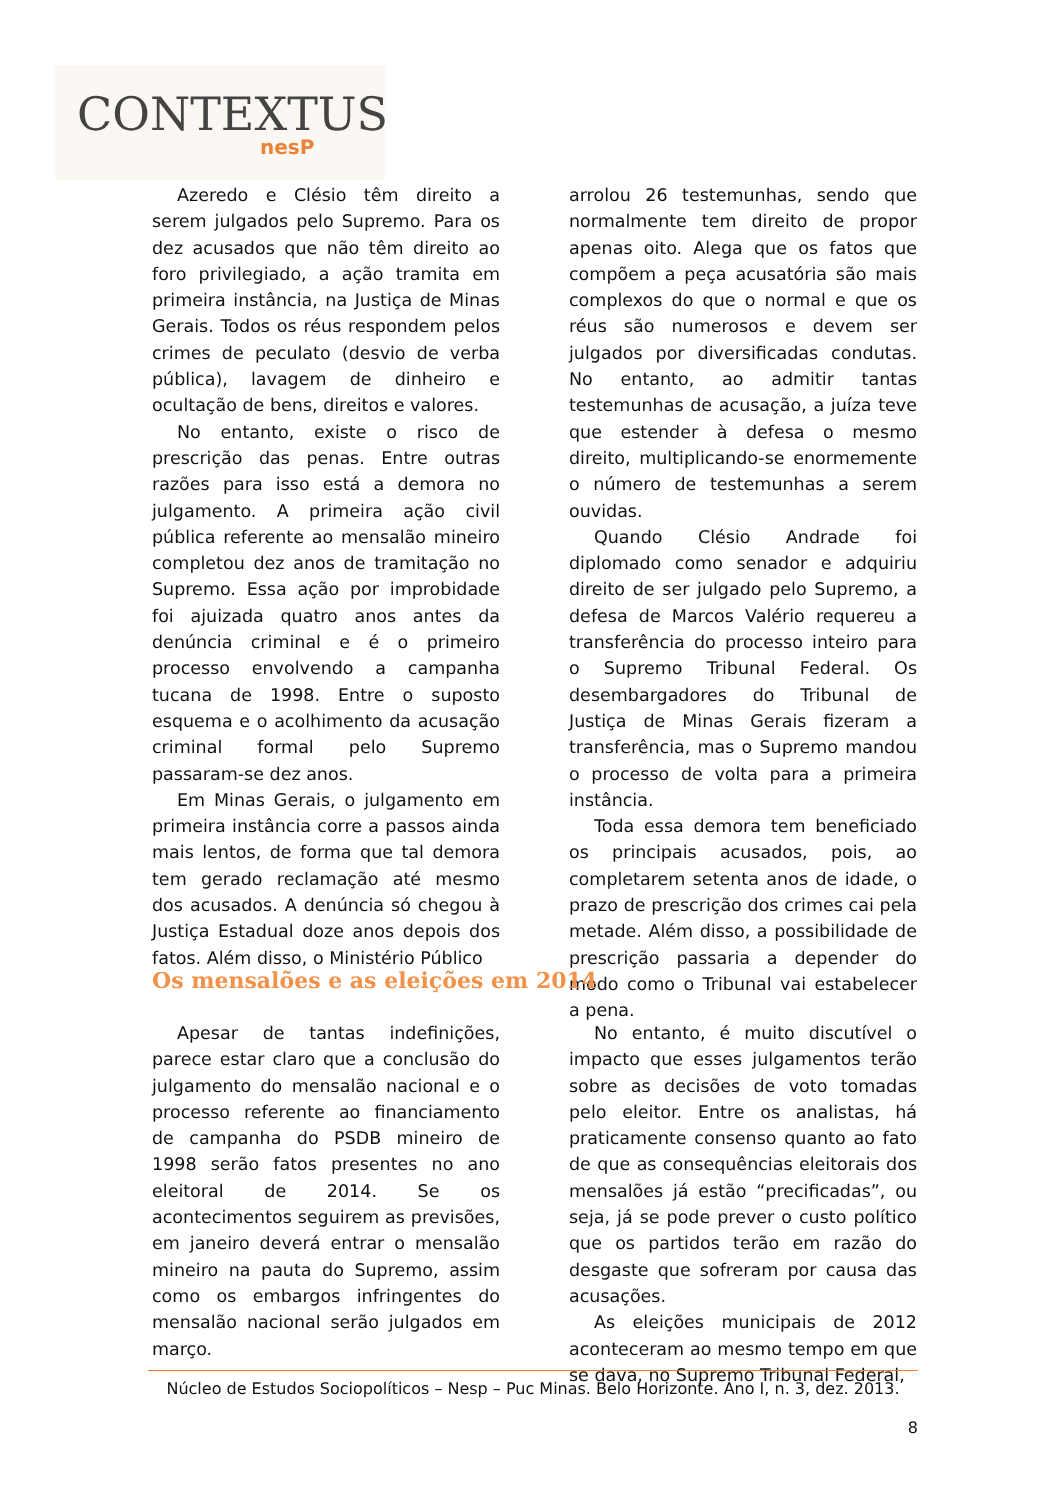CONTEXTUS
nesP
Azeredo e Clésio têm direito a serem julgados pelo Supremo. Para os dez acusados que não têm direito ao foro privilegiado, a ação tramita em primeira instância, na Justiça de Minas Gerais. Todos os réus respondem pelos crimes de peculato (desvio de verba pública), lavagem de dinheiro e ocultação de bens, direitos e valores.
No entanto, existe o risco de prescrição das penas. Entre outras razões para isso está a demora no julgamento. A primeira ação civil pública referente ao mensalão mineiro completou dez anos de tramitação no Supremo. Essa ação por improbidade foi ajuizada quatro anos antes da denúncia criminal e é o primeiro processo envolvendo a campanha tucana de 1998. Entre o suposto esquema e o acolhimento da acusação criminal formal pelo Supremo passaram-se dez anos.
Em Minas Gerais, o julgamento em primeira instância corre a passos ainda mais lentos, de forma que tal demora tem gerado reclamação até mesmo dos acusados. A denúncia só chegou à Justiça Estadual doze anos depois dos fatos. Além disso, o Ministério Público
arrolou 26 testemunhas, sendo que normalmente tem direito de propor apenas oito. Alega que os fatos que compõem a peça acusatória são mais complexos do que o normal e que os réus são numerosos e devem ser julgados por diversificadas condutas. No entanto, ao admitir tantas testemunhas de acusação, a juíza teve que estender à defesa o mesmo direito, multiplicando-se enormemente o número de testemunhas a serem ouvidas.
Quando Clésio Andrade foi diplomado como senador e adquiriu direito de ser julgado pelo Supremo, a defesa de Marcos Valério requereu a transferência do processo inteiro para o Supremo Tribunal Federal. Os desembargadores do Tribunal de Justiça de Minas Gerais fizeram a transferência, mas o Supremo mandou o processo de volta para a primeira instância.
Toda essa demora tem beneficiado os principais acusados, pois, ao completarem setenta anos de idade, o prazo de prescrição dos crimes cai pela metade. Além disso, a possibilidade de prescrição passaria a depender do modo como o Tribunal vai estabelecer a pena.
Os mensalões e as eleições em 2014
Apesar de tantas indefinições, parece estar claro que a conclusão do julgamento do mensalão nacional e o processo referente ao financiamento de campanha do PSDB mineiro de 1998 serão fatos presentes no ano eleitoral de 2014. Se os acontecimentos seguirem as previsões, em janeiro deverá entrar o mensalão mineiro na pauta do Supremo, assim como os embargos infringentes do mensalão nacional serão julgados em março.
No entanto, é muito discutível o impacto que esses julgamentos terão sobre as decisões de voto tomadas pelo eleitor. Entre os analistas, há praticamente consenso quanto ao fato de que as consequências eleitorais dos mensalões já estão “precificadas”, ou seja, já se pode prever o custo político que os partidos terão em razão do desgaste que sofreram por causa das acusações.
As eleições municipais de 2012 aconteceram ao mesmo tempo em que se dava, no Supremo Tribunal Federal,
Núcleo de Estudos Sociopolíticos – Nesp – Puc Minas. Belo Horizonte. Ano I, n. 3, dez. 2013.
8